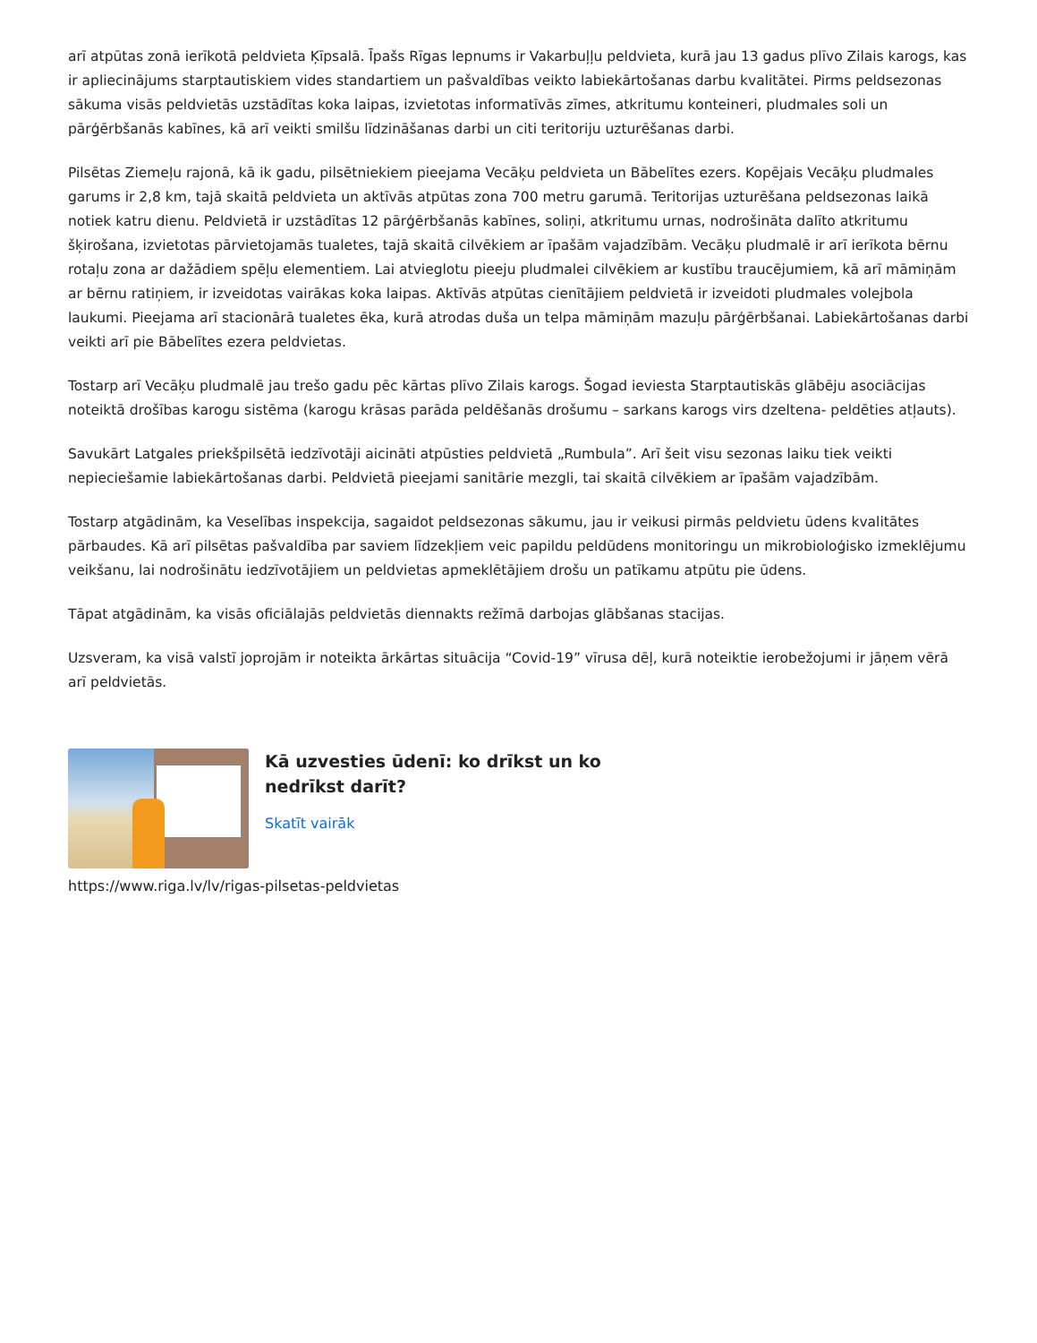arī atpūtas zonā ierīkotā peldvieta Ķīpsalā. Īpašs Rīgas lepnums ir Vakarbuļļu peldvieta, kurā jau 13 gadus plīvo Zilais karogs, kas ir apliecinājums starptautiskiem vides standartiem un pašvaldības veikto labiekārtošanas darbu kvalitātei. Pirms peldsezonas sākuma visās peldvietās uzstādītas koka laipas, izvietotas informatīvās zīmes, atkritumu konteineri, pludmales soli un pārģērbšanās kabīnes, kā arī veikti smilšu līdzināšanas darbi un citi teritoriju uzturēšanas darbi.
Pilsētas Ziemeļu rajonā, kā ik gadu, pilsētniekiem pieejama Vecāķu peldvieta un Bābelītes ezers. Kopējais Vecāķu pludmales garums ir 2,8 km, tajā skaitā peldvieta un aktīvās atpūtas zona 700 metru garumā. Teritorijas uzturēšana peldsezonas laikā notiek katru dienu. Peldvietā ir uzstādītas 12 pārģērbšanās kabīnes, soliņi, atkritumu urnas, nodrošināta dalīto atkritumu šķirošana, izvietotas pārvietojamās tualetes, tajā skaitā cilvēkiem ar īpašām vajadzībām. Vecāķu pludmalē ir arī ierīkota bērnu rotaļu zona ar dažādiem spēļu elementiem. Lai atvieglotu pieeju pludmalei cilvēkiem ar kustību traucējumiem, kā arī māmiņām ar bērnu ratiņiem, ir izveidotas vairākas koka laipas. Aktīvās atpūtas cienītājiem peldvietā ir izveidoti pludmales volejbola laukumi. Pieejama arī stacionārā tualetes ēka, kurā atrodas duša un telpa māmiņām mazuļu pārģērbšanai. Labiekārtošanas darbi veikti arī pie Bābelītes ezera peldvietas.
Tostarp arī Vecāķu pludmalē jau trešo gadu pēc kārtas plīvo Zilais karogs. Šogad ieviesta Starptautiskās glābēju asociācijas noteiktā drošības karogu sistēma (karogu krāsas parāda peldēšanās drošumu – sarkans karogs virs dzeltena- peldēties atļauts).
Savukārt Latgales priekšpilsētā iedzīvotāji aicināti atpūsties peldvietā „Rumbula”. Arī šeit visu sezonas laiku tiek veikti nepieciešamie labiekārtošanas darbi. Peldvietā pieejami sanitārie mezgli, tai skaitā cilvēkiem ar īpašām vajadzībām.
Tostarp atgādinām, ka Veselības inspekcija, sagaidot peldsezonas sākumu, jau ir veikusi pirmās peldvietu ūdens kvalitātes pārbaudes. Kā arī pilsētas pašvaldība par saviem līdzekļiem veic papildu peldūdens monitoringu un mikrobioloģisko izmeklējumu veikšanu, lai nodrošinātu iedzīvotājiem un peldvietas apmeklētājiem drošu un patīkamu atpūtu pie ūdens.
Tāpat atgādinām, ka visās oficiālajās peldvietās diennakts režīmā darbojas glābšanas stacijas.
Uzsveram, ka visā valstī joprojām ir noteikta ārkārtas situācija “Covid-19” vīrusa dēļ, kurā noteiktie ierobežojumi ir jāņem vērā arī peldvietās.
Kā uzvesties ūdenī: ko drīkst un ko nedrīkst darīt?
Skatīt vairāk
https://www.riga.lv/lv/rigas-pilsetas-peldvietas